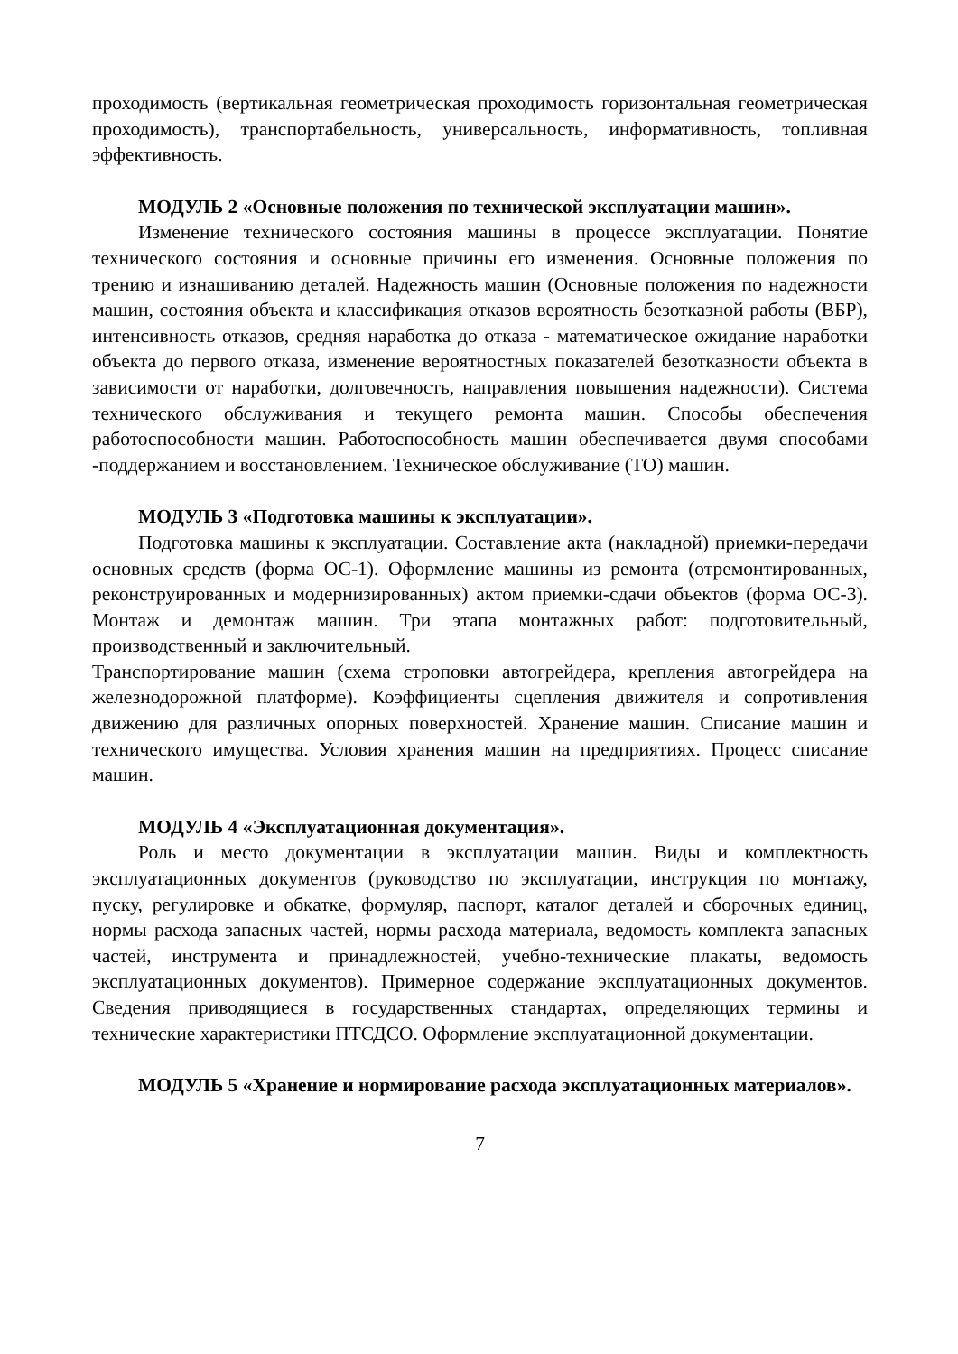проходимость (вертикальная геометрическая проходимость горизонтальная геометрическая проходимость), транспортабельность, универсальность, информативность, топливная эффективность.
МОДУЛЬ 2 «Основные положения по технической эксплуатации машин».
Изменение технического состояния машины в процессе эксплуатации. Понятие технического состояния и основные причины его изменения. Основные положения по трению и изнашиванию деталей. Надежность машин (Основные положения по надежности машин, состояния объекта и классификация отказов вероятность безотказной работы (ВБР), интенсивность отказов, средняя наработка до отказа - математическое ожидание наработки объекта до первого отказа, изменение вероятностных показателей безотказности объекта в зависимости от наработки, долговечность, направления повышения надежности). Система технического обслуживания и текущего ремонта машин. Способы обеспечения работоспособности машин. Работоспособность машин обеспечивается двумя способами -поддержанием и восстановлением. Техническое обслуживание (ТО) машин.
МОДУЛЬ 3 «Подготовка машины к эксплуатации».
Подготовка машины к эксплуатации. Составление акта (накладной) приемки-передачи основных средств (форма ОС-1). Оформление машины из ремонта (отремонтированных, реконструированных и модернизированных) актом приемки-сдачи объектов (форма ОС-3). Монтаж и демонтаж машин. Три этапа монтажных работ: подготовительный, производственный и заключительный.
Транспортирование машин (схема строповки автогрейдера, крепления автогрейдера на железнодорожной платформе). Коэффициенты сцепления движителя и сопротивления движению для различных опорных поверхностей. Хранение машин. Списание машин и технического имущества. Условия хранения машин на предприятиях. Процесс списание машин.
МОДУЛЬ 4 «Эксплуатационная документация».
Роль и место документации в эксплуатации машин. Виды и комплектность эксплуатационных документов (руководство по эксплуатации, инструкция по монтажу, пуску, регулировке и обкатке, формуляр, паспорт, каталог деталей и сборочных единиц, нормы расхода запасных частей, нормы расхода материала, ведомость комплекта запасных частей, инструмента и принадлежностей, учебно-технические плакаты, ведомость эксплуатационных документов). Примерное содержание эксплуатационных документов. Сведения приводящиеся в государственных стандартах, определяющих термины и технические характеристики ПТСДСО. Оформление эксплуатационной документации.
МОДУЛЬ 5 «Хранение и нормирование расхода эксплуатационных материалов».
7